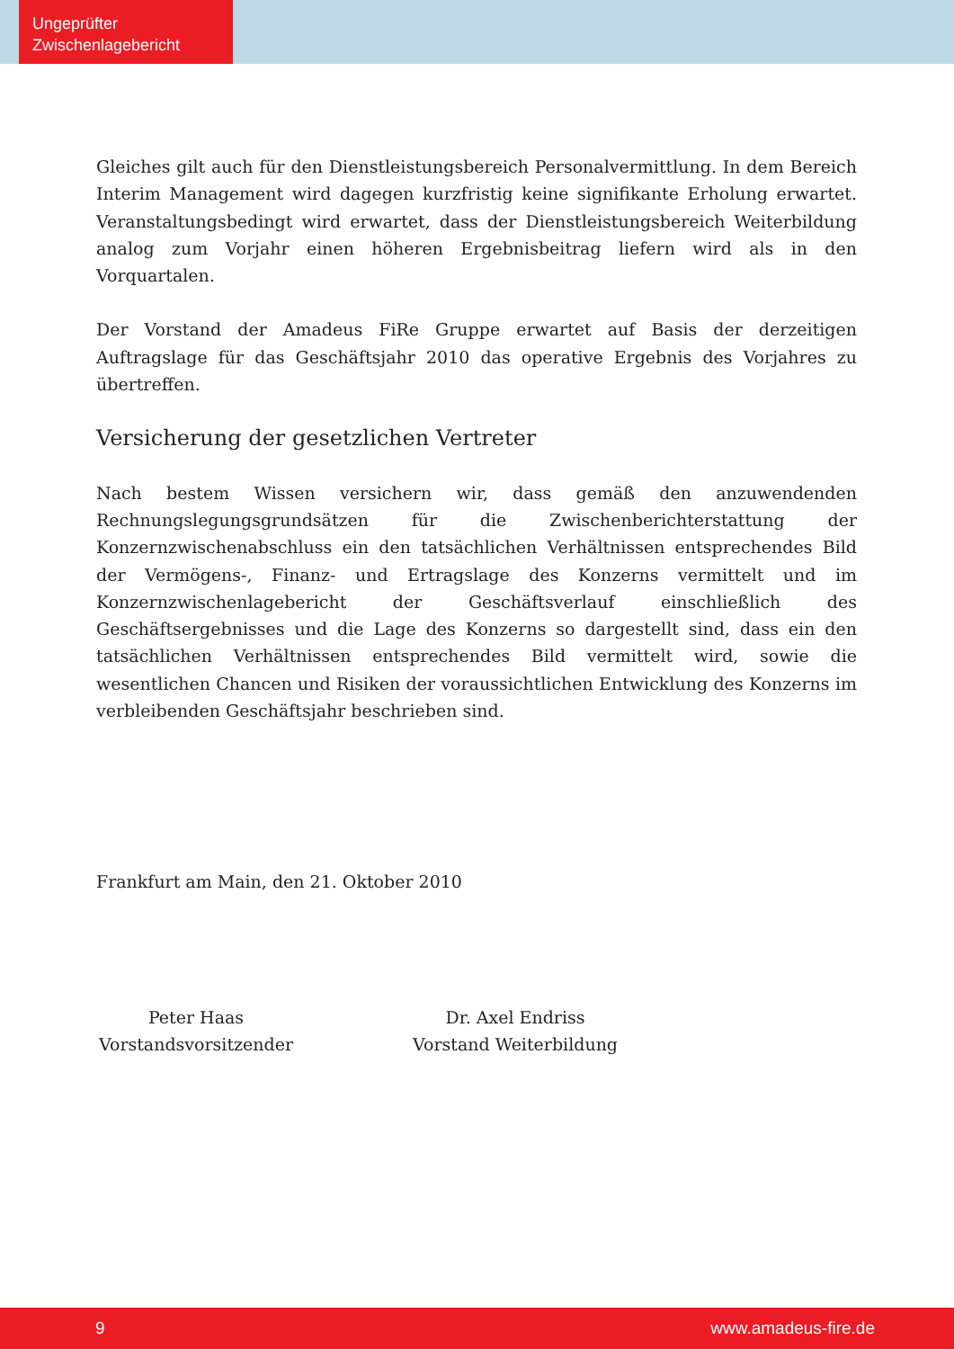Ungeprüfter
Zwischenlagebericht
Gleiches gilt auch für den Dienstleistungsbereich Personalvermittlung. In dem Bereich Interim Management wird dagegen kurzfristig keine signifikante Erholung erwartet. Veranstaltungsbedingt wird erwartet, dass der Dienstleistungsbereich Weiterbildung analog zum Vorjahr einen höheren Ergebnisbeitrag liefern wird als in den Vorquartalen.
Der Vorstand der Amadeus FiRe Gruppe erwartet auf Basis der derzeitigen Auftragslage für das Geschäftsjahr 2010 das operative Ergebnis des Vorjahres zu übertreffen.
Versicherung der gesetzlichen Vertreter
Nach bestem Wissen versichern wir, dass gemäß den anzuwendenden Rechnungslegungsgrundsätzen für die Zwischenberichterstattung der Konzernzwischenabschluss ein den tatsächlichen Verhältnissen entsprechendes Bild der Vermögens-, Finanz- und Ertragslage des Konzerns vermittelt und im Konzernzwischenlagebericht der Geschäftsverlauf einschließlich des Geschäftsergebnisses und die Lage des Konzerns so dargestellt sind, dass ein den tatsächlichen Verhältnissen entsprechendes Bild vermittelt wird, sowie die wesentlichen Chancen und Risiken der voraussichtlichen Entwicklung des Konzerns im verbleibenden Geschäftsjahr beschrieben sind.
Frankfurt am Main, den 21. Oktober 2010
Peter Haas
Vorstandsvorsitzender
Dr. Axel Endriss
Vorstand Weiterbildung
9 www.amadeus-fire.de